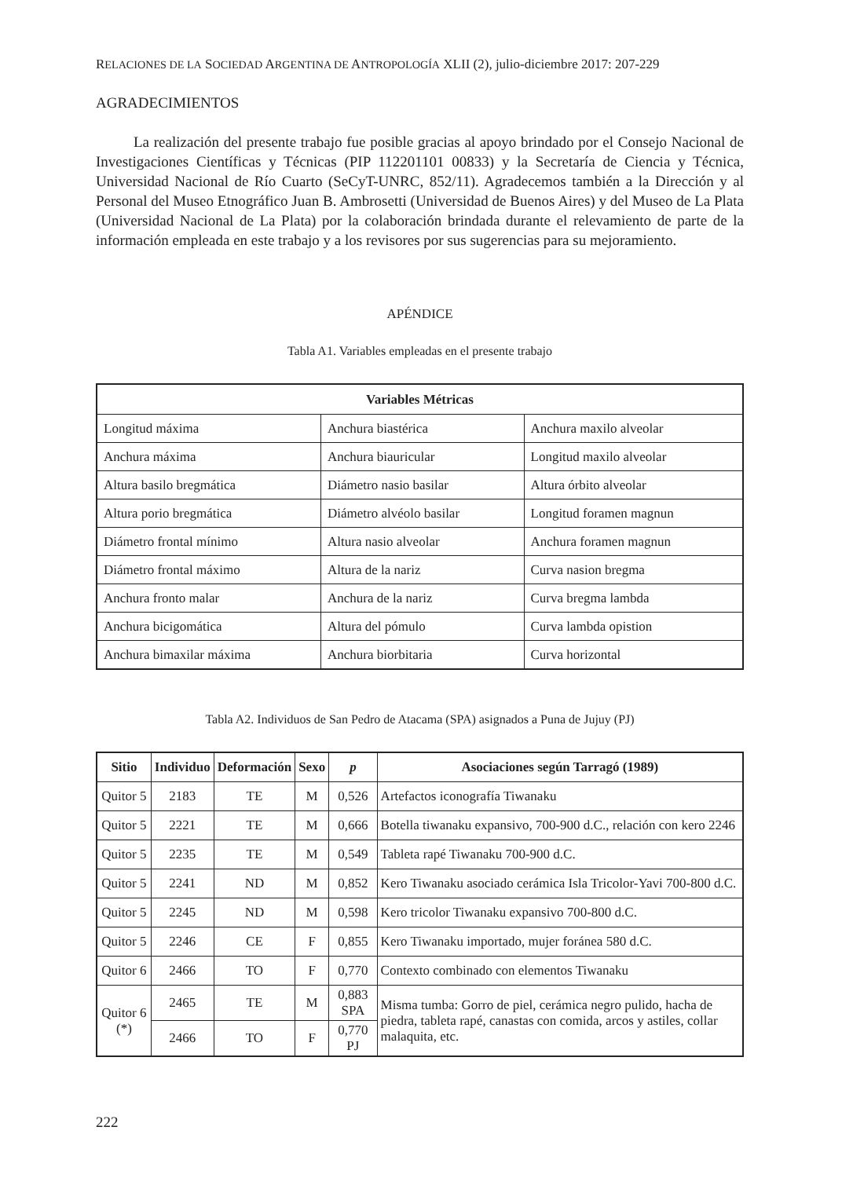RELACIONES DE LA SOCIEDAD ARGENTINA DE ANTROPOLOGÍA XLII (2), julio-diciembre 2017: 207-229
AGRADECIMIENTOS
La realización del presente trabajo fue posible gracias al apoyo brindado por el Consejo Nacional de Investigaciones Científicas y Técnicas (PIP 112201101 00833) y la Secretaría de Ciencia y Técnica, Universidad Nacional de Río Cuarto (SeCyT-UNRC, 852/11). Agradecemos también a la Dirección y al Personal del Museo Etnográfico Juan B. Ambrosetti (Universidad de Buenos Aires) y del Museo de La Plata (Universidad Nacional de La Plata) por la colaboración brindada durante el relevamiento de parte de la información empleada en este trabajo y a los revisores por sus sugerencias para su mejoramiento.
APÉNDICE
Tabla A1. Variables empleadas en el presente trabajo
| Variables Métricas | | |
| --- | --- | --- |
| Longitud máxima | Anchura biastérica | Anchura maxilo alveolar |
| Anchura máxima | Anchura biauricular | Longitud maxilo alveolar |
| Altura basilo bregmática | Diámetro nasio basilar | Altura órbito alveolar |
| Altura porio bregmática | Diámetro alvéolo basilar | Longitud foramen magnun |
| Diámetro frontal mínimo | Altura nasio alveolar | Anchura foramen magnun |
| Diámetro frontal máximo | Altura de la nariz | Curva nasion bregma |
| Anchura fronto malar | Anchura de la nariz | Curva bregma lambda |
| Anchura bicigomática | Altura del pómulo | Curva lambda opistion |
| Anchura bimaxilar máxima | Anchura biorbitaria | Curva horizontal |
Tabla A2. Individuos de San Pedro de Atacama (SPA) asignados a Puna de Jujuy (PJ)
| Sitio | Individuo | Deformación | Sexo | p | Asociaciones según Tarragó (1989) |
| --- | --- | --- | --- | --- | --- |
| Quitor 5 | 2183 | TE | M | 0,526 | Artefactos iconografía Tiwanaku |
| Quitor 5 | 2221 | TE | M | 0,666 | Botella tiwanaku expansivo, 700-900 d.C., relación con kero 2246 |
| Quitor 5 | 2235 | TE | M | 0,549 | Tableta rapé Tiwanaku 700-900 d.C. |
| Quitor 5 | 2241 | ND | M | 0,852 | Kero Tiwanaku asociado cerámica Isla Tricolor-Yavi 700-800 d.C. |
| Quitor 5 | 2245 | ND | M | 0,598 | Kero tricolor Tiwanaku expansivo 700-800 d.C. |
| Quitor 5 | 2246 | CE | F | 0,855 | Kero Tiwanaku importado, mujer foránea 580 d.C. |
| Quitor 6 | 2466 | TO | F | 0,770 | Contexto combinado con elementos Tiwanaku |
| Quitor 6 (*) | 2465 | TE | M | 0,883 SPA | Misma tumba: Gorro de piel, cerámica negro pulido, hacha de piedra, tableta rapé, canastas con comida, arcos y astiles, collar malaquita, etc. |
| | 2466 | TO | F | 0,770 PJ | |
222